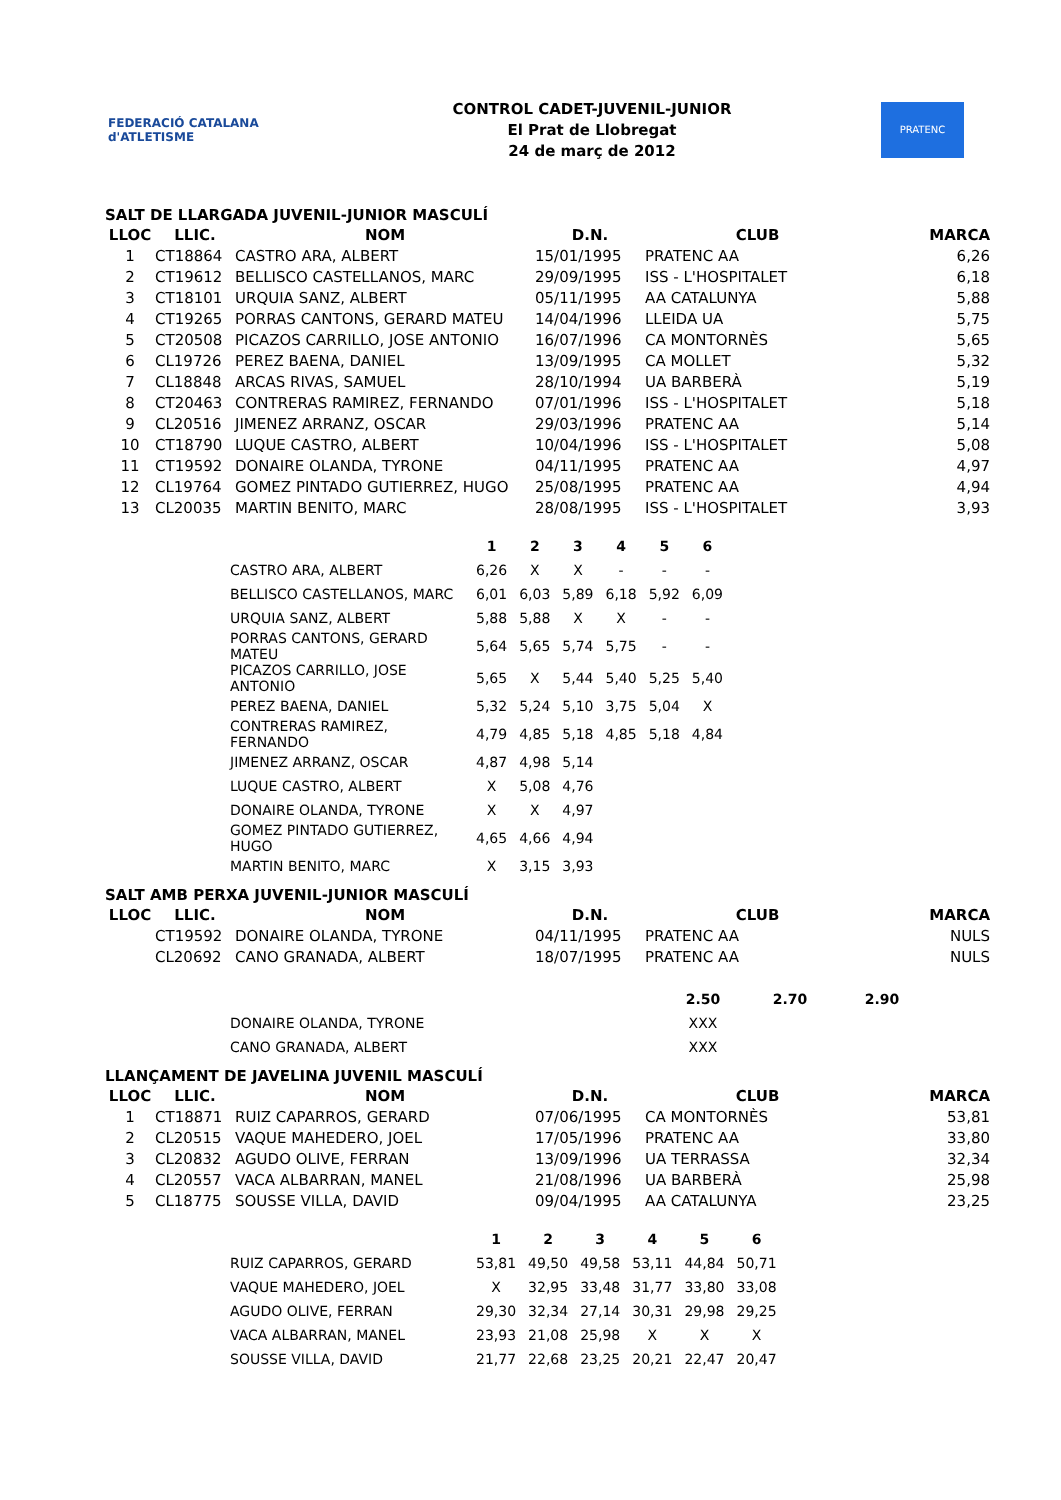FEDERACIÓ CATALANA d'ATLETISME
CONTROL CADET-JUVENIL-JUNIOR
El Prat de Llobregat
24 de març de 2012
PRATENC
SALT DE LLARGADA JUVENIL-JUNIOR MASCULÍ
| LLOC | LLIC. | NOM | D.N. | CLUB | MARCA |
| --- | --- | --- | --- | --- | --- |
| 1 | CT18864 | CASTRO ARA, ALBERT | 15/01/1995 | PRATENC AA | 6,26 |
| 2 | CT19612 | BELLISCO CASTELLANOS, MARC | 29/09/1995 | ISS - L'HOSPITALET | 6,18 |
| 3 | CT18101 | URQUIA SANZ, ALBERT | 05/11/1995 | AA CATALUNYA | 5,88 |
| 4 | CT19265 | PORRAS CANTONS, GERARD MATEU | 14/04/1996 | LLEIDA UA | 5,75 |
| 5 | CT20508 | PICAZOS CARRILLO, JOSE ANTONIO | 16/07/1996 | CA MONTORNÈS | 5,65 |
| 6 | CL19726 | PEREZ BAENA, DANIEL | 13/09/1995 | CA MOLLET | 5,32 |
| 7 | CL18848 | ARCAS RIVAS, SAMUEL | 28/10/1994 | UA BARBERÀ | 5,19 |
| 8 | CT20463 | CONTRERAS RAMIREZ, FERNANDO | 07/01/1996 | ISS - L'HOSPITALET | 5,18 |
| 9 | CL20516 | JIMENEZ ARRANZ, OSCAR | 29/03/1996 | PRATENC AA | 5,14 |
| 10 | CT18790 | LUQUE CASTRO, ALBERT | 10/04/1996 | ISS - L'HOSPITALET | 5,08 |
| 11 | CT19592 | DONAIRE OLANDA, TYRONE | 04/11/1995 | PRATENC AA | 4,97 |
| 12 | CL19764 | GOMEZ PINTADO GUTIERREZ, HUGO | 25/08/1995 | PRATENC AA | 4,94 |
| 13 | CL20035 | MARTIN BENITO, MARC | 28/08/1995 | ISS - L'HOSPITALET | 3,93 |
| | 1 | 2 | 3 | 4 | 5 | 6 |
| --- | --- | --- | --- | --- | --- | --- |
| CASTRO ARA, ALBERT | 6,26 | X | X | - | - | - |
| BELLISCO CASTELLANOS, MARC | 6,01 | 6,03 | 5,89 | 6,18 | 5,92 | 6,09 |
| URQUIA SANZ, ALBERT | 5,88 | 5,88 | X | X | - | - |
| PORRAS CANTONS, GERARD MATEU | 5,64 | 5,65 | 5,74 | 5,75 | - | - |
| PICAZOS CARRILLO, JOSE ANTONIO | 5,65 | X | 5,44 | 5,40 | 5,25 | 5,40 |
| PEREZ BAENA, DANIEL | 5,32 | 5,24 | 5,10 | 3,75 | 5,04 | X |
| CONTRERAS RAMIREZ, FERNANDO | 4,79 | 4,85 | 5,18 | 4,85 | 5,18 | 4,84 |
| JIMENEZ ARRANZ, OSCAR | 4,87 | 4,98 | 5,14 | | | |
| LUQUE CASTRO, ALBERT | X | 5,08 | 4,76 | | | |
| DONAIRE OLANDA, TYRONE | X | X | 4,97 | | | |
| GOMEZ PINTADO GUTIERREZ, HUGO | 4,65 | 4,66 | 4,94 | | | |
| MARTIN BENITO, MARC | X | 3,15 | 3,93 | | | |
SALT AMB PERXA JUVENIL-JUNIOR MASCULÍ
| LLOC | LLIC. | NOM | D.N. | CLUB | MARCA |
| --- | --- | --- | --- | --- | --- |
| | CT19592 | DONAIRE OLANDA, TYRONE | 04/11/1995 | PRATENC AA | NULS |
| | CL20692 | CANO GRANADA, ALBERT | 18/07/1995 | PRATENC AA | NULS |
| | 2.50 | 2.70 | 2.90 |
| --- | --- | --- | --- |
| DONAIRE OLANDA, TYRONE | XXX | | |
| CANO GRANADA, ALBERT | XXX | | |
LLANÇAMENT DE JAVELINA JUVENIL MASCULÍ
| LLOC | LLIC. | NOM | D.N. | CLUB | MARCA |
| --- | --- | --- | --- | --- | --- |
| 1 | CT18871 | RUIZ CAPARROS, GERARD | 07/06/1995 | CA MONTORNÈS | 53,81 |
| 2 | CL20515 | VAQUE MAHEDERO, JOEL | 17/05/1996 | PRATENC AA | 33,80 |
| 3 | CL20832 | AGUDO OLIVE, FERRAN | 13/09/1996 | UA TERRASSA | 32,34 |
| 4 | CL20557 | VACA ALBARRAN, MANEL | 21/08/1996 | UA BARBERÀ | 25,98 |
| 5 | CL18775 | SOUSSE VILLA, DAVID | 09/04/1995 | AA CATALUNYA | 23,25 |
| | 1 | 2 | 3 | 4 | 5 | 6 |
| --- | --- | --- | --- | --- | --- | --- |
| RUIZ CAPARROS, GERARD | 53,81 | 49,50 | 49,58 | 53,11 | 44,84 | 50,71 |
| VAQUE MAHEDERO, JOEL | X | 32,95 | 33,48 | 31,77 | 33,80 | 33,08 |
| AGUDO OLIVE, FERRAN | 29,30 | 32,34 | 27,14 | 30,31 | 29,98 | 29,25 |
| VACA ALBARRAN, MANEL | 23,93 | 21,08 | 25,98 | X | X | X |
| SOUSSE VILLA, DAVID | 21,77 | 22,68 | 23,25 | 20,21 | 22,47 | 20,47 |